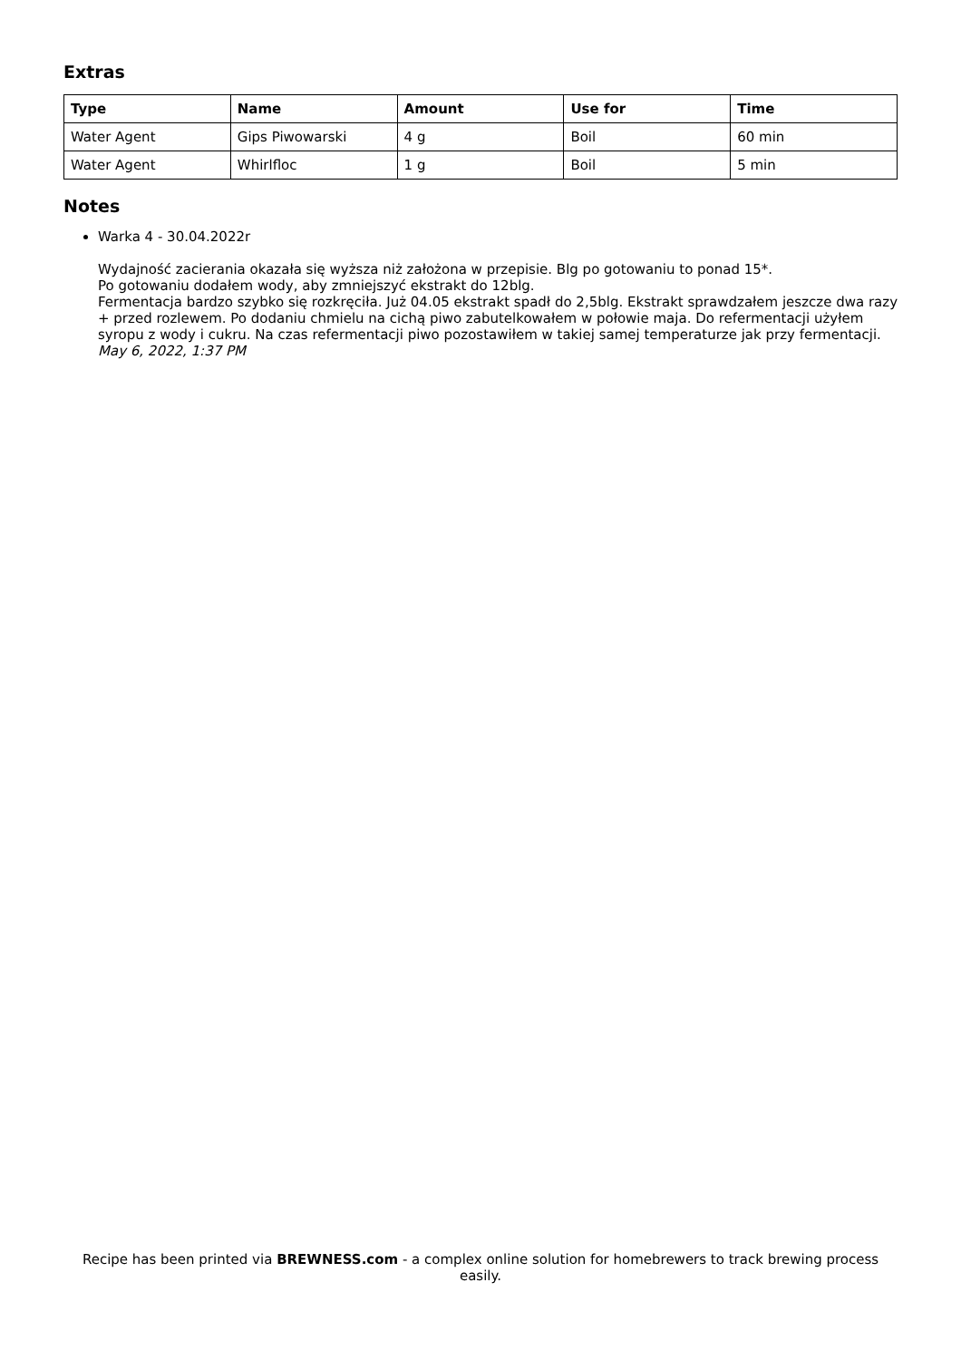Extras
| Type | Name | Amount | Use for | Time |
| --- | --- | --- | --- | --- |
| Water Agent | Gips Piwowarski | 4 g | Boil | 60 min |
| Water Agent | Whirlfloc | 1 g | Boil | 5 min |
Notes
Warka 4 - 30.04.2022r
Wydajność zacierania okazała się wyższa niż założona w przepisie. Blg po gotowaniu to ponad 15*.
Po gotowaniu dodałem wody, aby zmniejszyć ekstrakt do 12blg.
Fermentacja bardzo szybko się rozkręciła. Już 04.05 ekstrakt spadł do 2,5blg. Ekstrakt sprawdzałem jeszcze dwa razy + przed rozlewem. Po dodaniu chmielu na cichą piwo zabutelkowałem w połowie maja. Do refermentacji użyłem syropu z wody i cukru. Na czas refermentacji piwo pozostawiłem w takiej samej temperaturze jak przy fermentacji.
May 6, 2022, 1:37 PM
Recipe has been printed via BREWNESS.com - a complex online solution for homebrewers to track brewing process easily.